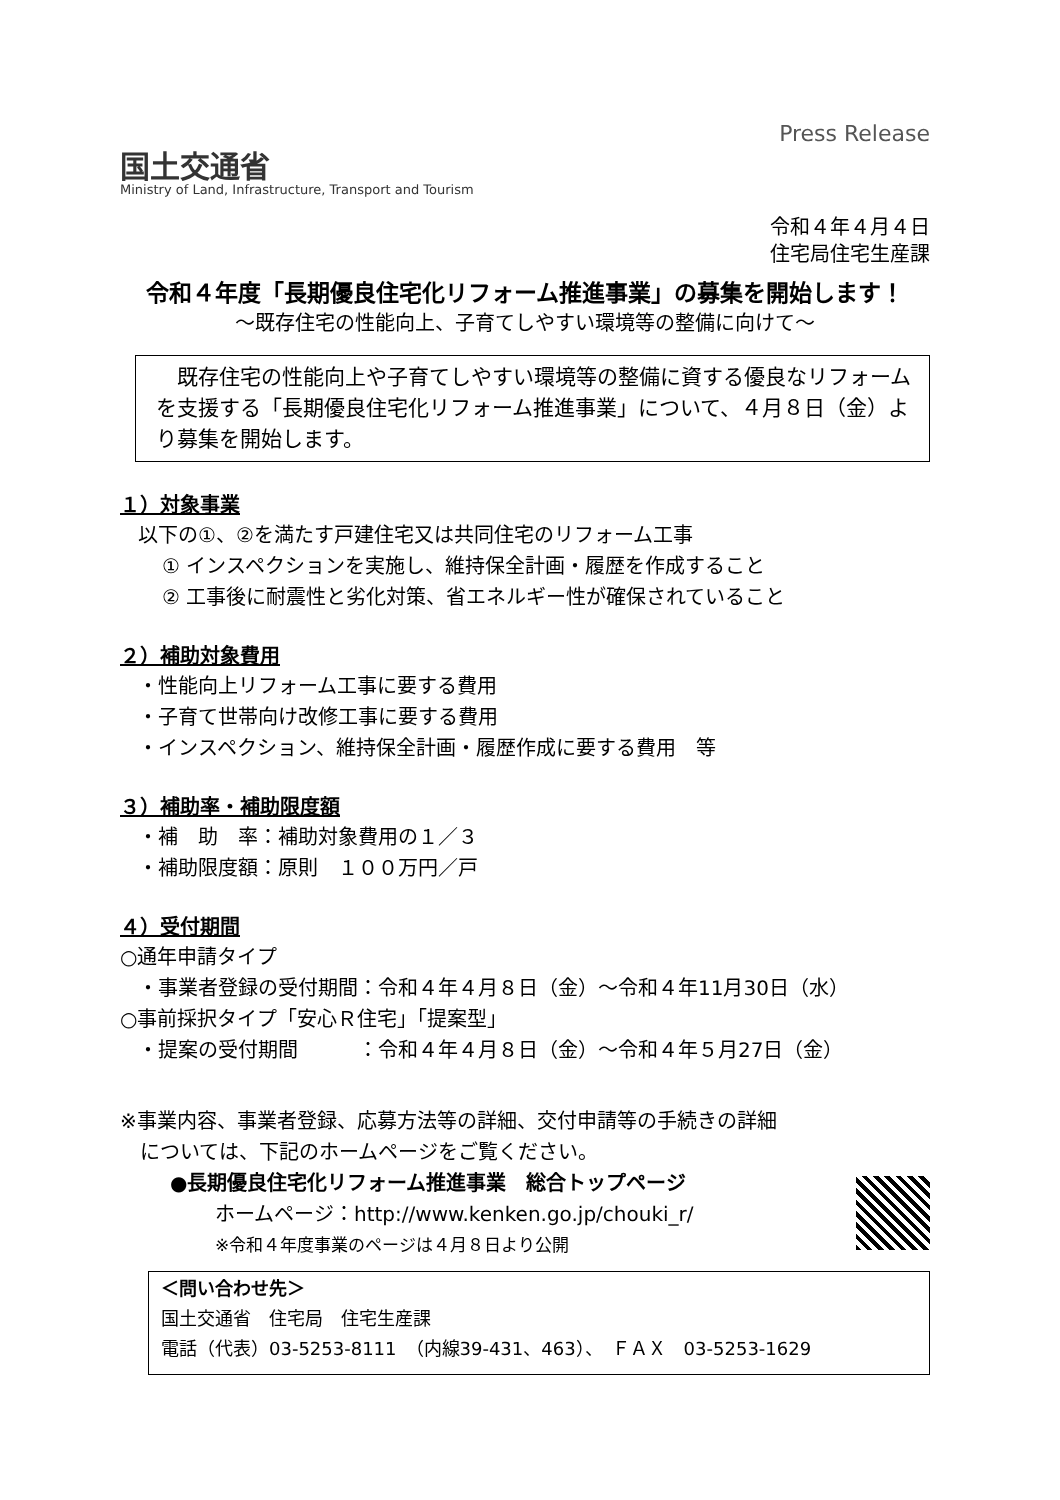国土交通省
Ministry of Land, Infrastructure, Transport and Tourism
Press Release
令和４年４月４日
住宅局住宅生産課
令和４年度「長期優良住宅化リフォーム推進事業」の募集を開始します！
～既存住宅の性能向上、子育てしやすい環境等の整備に向けて～
　既存住宅の性能向上や子育てしやすい環境等の整備に資する優良なリフォームを支援する「長期優良住宅化リフォーム推進事業」について、４月８日（金）より募集を開始します。
１）対象事業
以下の①、②を満たす戸建住宅又は共同住宅のリフォーム工事
① インスペクションを実施し、維持保全計画・履歴を作成すること
② 工事後に耐震性と劣化対策、省エネルギー性が確保されていること
２）補助対象費用
・性能向上リフォーム工事に要する費用
・子育て世帯向け改修工事に要する費用
・インスペクション、維持保全計画・履歴作成に要する費用　等
３）補助率・補助限度額
・補　助　率：補助対象費用の１／３
・補助限度額：原則　１００万円／戸
４）受付期間
○通年申請タイプ
・事業者登録の受付期間：令和４年４月８日（金）～令和４年11月30日（水）
○事前採択タイプ「安心Ｒ住宅」「提案型」
・提案の受付期間　　　：令和４年４月８日（金）～令和４年５月27日（金）
※事業内容、事業者登録、応募方法等の詳細、交付申請等の手続きの詳細
　については、下記のホームページをご覧ください。
●長期優良住宅化リフォーム推進事業　総合トップページ
ホームページ：http://www.kenken.go.jp/chouki_r/
※令和４年度事業のページは４月８日より公開
＜問い合わせ先＞
国土交通省　住宅局　住宅生産課
電話（代表）03-5253-8111　（内線39-431、463）、　ＦＡＸ　03-5253-1629